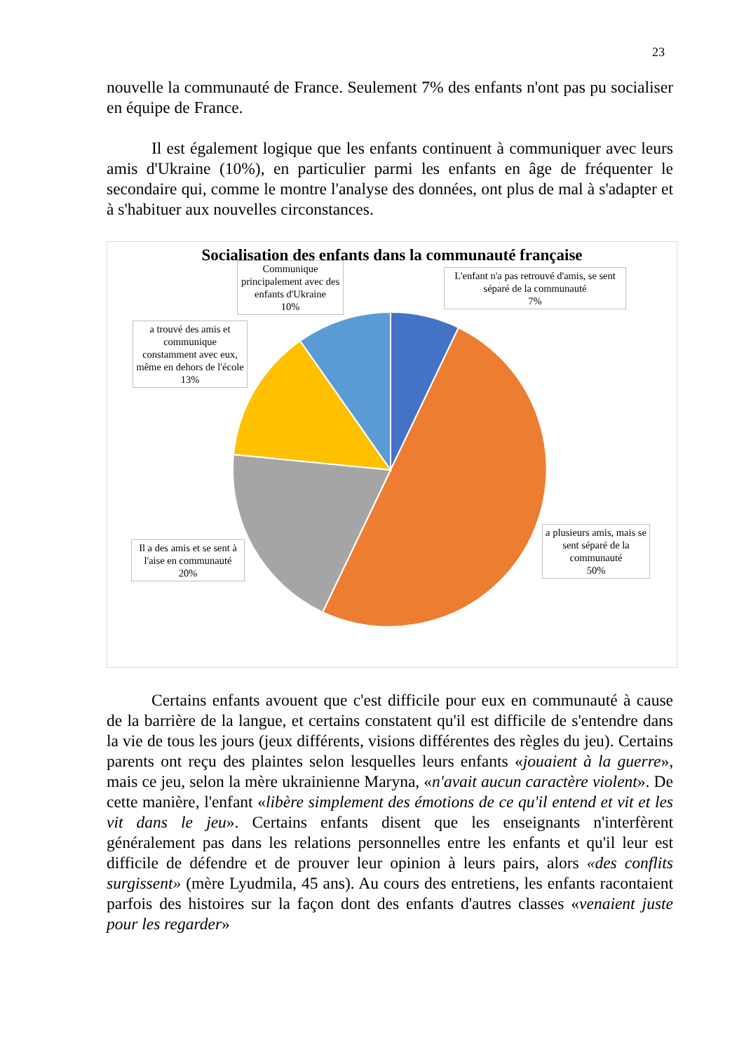23
nouvelle la communauté de France. Seulement 7% des enfants n'ont pas pu socialiser en équipe de France.
Il est également logique que les enfants continuent à communiquer avec leurs amis d'Ukraine (10%), en particulier parmi les enfants en âge de fréquenter le secondaire qui, comme le montre l'analyse des données, ont plus de mal à s'adapter et à s'habituer aux nouvelles circonstances.
Socialisation des enfants dans la communauté française
Communique principalement avec des enfants d'Ukraine
10%
L'enfant n'a pas retrouvé d'amis, se sent séparé de la communauté
7%
a trouvé des amis et communique constamment avec eux, même en dehors de l'école
13%
a plusieurs amis, mais se sent séparé de la communauté
50%
Il a des amis et se sent à l'aise en communauté
20%
Certains enfants avouent que c'est difficile pour eux en communauté à cause de la barrière de la langue, et certains constatent qu'il est difficile de s'entendre dans la vie de tous les jours (jeux différents, visions différentes des règles du jeu). Certains parents ont reçu des plaintes selon lesquelles leurs enfants «jouaient à la guerre», mais ce jeu, selon la mère ukrainienne Maryna, «n'avait aucun caractère violent». De cette manière, l'enfant «libère simplement des émotions de ce qu'il entend et vit et les vit dans le jeu». Certains enfants disent que les enseignants n'interfèrent généralement pas dans les relations personnelles entre les enfants et qu'il leur est difficile de défendre et de prouver leur opinion à leurs pairs, alors «des conflits surgissent» (mère Lyudmila, 45 ans). Au cours des entretiens, les enfants racontaient parfois des histoires sur la façon dont des enfants d'autres classes «venaient juste pour les regarder»